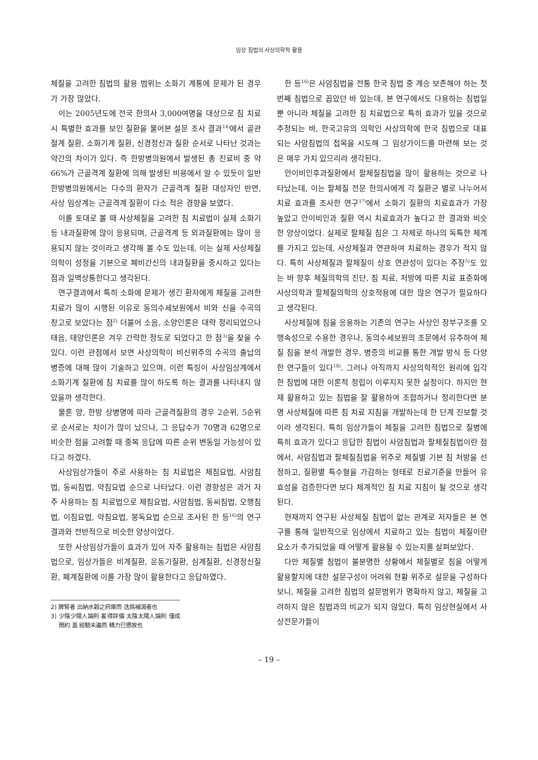임상 침법의 사상의학적 활용
체질을 고려한 침법의 활용 범위는 소화기 계통에 문제가 된 경우가 가장 많았다.
이는 2005년도에 전국 한의사 3,000여명을 대상으로 침 치료 시 특별한 효과를 보인 질환을 물어본 설문 조사 결과<sup>14)</sup>에서 골관절계 질환, 소화기계 질환, 신경정신과 질환 순서로 나타난 것과는 약간의 차이가 있다. 즉 한방병의원에서 발생된 총 진료비 중 약 66%가 근골격계 질환에 의해 발생된 비용에서 알 수 있듯이 일반 한방병의원에서는 다수의 환자가 근골격계 질환 대상자인 반면, 사상 임상계는 근골격계 질환이 다소 적은 경향을 보였다.
이를 토대로 볼 때 사상체질을 고려한 침 치료법이 실제 소화기 등 내과질환에 많이 응용되며, 근골격계 등 외과질환에는 많이 응용되지 않는 것이라고 생각해 볼 수도 있는데, 이는 실제 사상체질의학이 성정을 기본으로 폐비간신의 내과질환을 중시하고 있다는 점과 일맥상통한다고 생각된다.
연구결과에서 특히 소화에 문제가 생긴 환자에게 체질을 고려한 치료가 많이 시행된 이유로 동의수세보원에서 비와 신을 수곡의 창고로 보았다는 점<sup>2)</sup> 더불어 소음, 소양인론은 대략 정리되었으나 태음, 태양인론은 겨우 간략한 정도로 되었다고 한 점<sup>3)</sup>을 찾을 수 있다. 이런 관점에서 보면 사상의학이 비신위주의 수곡의 출납의 병증에 대해 많이 기술하고 있으며, 이런 특징이 사상임상계에서 소화기계 질환에 침 치료를 많이 하도록 하는 결과를 나타내지 않았을까 생각한다.
물론 양, 한방 상병명에 따라 근골격질환의 경우 2순위, 5순위로 순서로는 차이가 많이 났으나, 그 응답수가 70명과 62명으로 비슷한 점을 고려할 때 중복 응답에 따른 순위 변동일 가능성이 있다고 하겠다.
사상임상가들이 주로 사용하는 침 치료법은 체침요법, 사암침법, 동씨침법, 약침요법 순으로 나타났다. 이런 경향성은 과거 자주 사용하는 침 치료법으로 체침요법, 사암침법, 동씨침법, 오행침법, 이침요법, 약침요법, 봉독요법 순으로 조사된 한 등<sup>16)</sup>의 연구결과와 전반적으로 비슷한 양상이었다.
또한 사상임상가들이 효과가 있어 자주 활용하는 침법은 사암침법으로, 임상가들은 비계질환, 운동기질환, 심계질환, 신경정신질환, 폐계질환에 이를 가장 많이 활용한다고 응답하였다.
2) 脾腎者 出納水穀之府庫而 迭爲補瀉者也
3) 少陰少陽人論則 畧得詳備 太陰太陽人論則 僅成簡約 盖 經驗未遍而 精力已憊故也
한 등<sup>16)</sup>은 사암침법을 전통 한국 침법 중 계승 보존해야 하는 첫 번째 침법으로 꼽았던 바 있는데, 본 연구에서도 다용하는 침법일 뿐 아니라 체질을 고려한 침 치료법으로 특히 효과가 있을 것으로 추정되는 바, 한국고유의 의학인 사상의학에 한국 침법으로 대표되는 사암침법의 접목을 시도해 그 임상가이드를 마련해 보는 것은 매우 가치 있으리라 생각된다.
안이비인후과질환에서 팔체질침법을 많이 활용하는 것으로 나타났는데, 이는 팔체질 전문 한의사에게 각 질환군 별로 나누어서 치료 효과를 조사한 연구<sup>17)</sup>에서 소화기 질환의 치료효과가 가장 높았고 안이비인과 질환 역시 치료효과가 높다고 한 결과와 비슷한 양상이었다. 실제로 팔체질 침은 그 자체로 하나의 독특한 체계를 가지고 있는데, 사상체질과 연관하여 치료하는 경우가 적지 않다. 특히 사상체질과 팔체질이 상호 연관성이 있다는 주장<sup>5)</sup>도 있는 바 향후 체질의학의 진단, 침 치료, 처방에 따른 치료 표준화에 사상의학과 팔체질의학의 상호적용에 대한 많은 연구가 필요하다고 생각된다.
사상체질에 침을 응용하는 기존의 연구는 사상인 장부구조를 오행속성으로 수용한 경우나, 동의수세보원의 조문에서 유추하여 체질 침을 분석 개발한 경우, 병증의 비교를 통한 개발 방식 등 다양한 연구들이 있다<sup>18)</sup>. 그러나 아직까지 사상의학적인 원리에 입각한 침법에 대한 이론적 정립이 이루지지 못한 실정이다. 하지만 현재 활용하고 있는 침법을 잘 활용하여 조합하거나 정리한다면 분명 사상체질에 따른 침 치료 지침을 개발하는데 한 단계 진보할 것이라 생각된다. 특히 임상가들이 체질을 고려한 침법으로 질병에 특히 효과가 있다고 응답한 침법이 사암침법과 팔체질침법이란 점에서, 사암침법과 팔체질침법을 위주로 체질별 기본 침 처방을 선정하고, 질환별 특수혈을 가감하는 형태로 진료기준을 만들어 유효성을 검증한다면 보다 체계적인 침 치료 지침이 될 것으로 생각된다.
현재까지 연구된 사상체질 침법이 없는 관계로 저자들은 본 연구를 통해 일반적으로 임상에서 치료하고 있는 침법이 체질이란 요소가 추가되었을 때 어떻게 활용될 수 있는지를 살펴보았다.
다만 체질별 침법이 불분명한 상황에서 체질별로 침을 어떻게 활용할지에 대한 설문구성이 어려워 현황 위주로 설문을 구성하다보니, 체질을 고려한 침법의 설문범위가 명확하지 않고, 체질을 고려하지 않은 침법과의 비교가 되지 않았다. 특히 임상현실에서 사상전문가들이
– 19 –